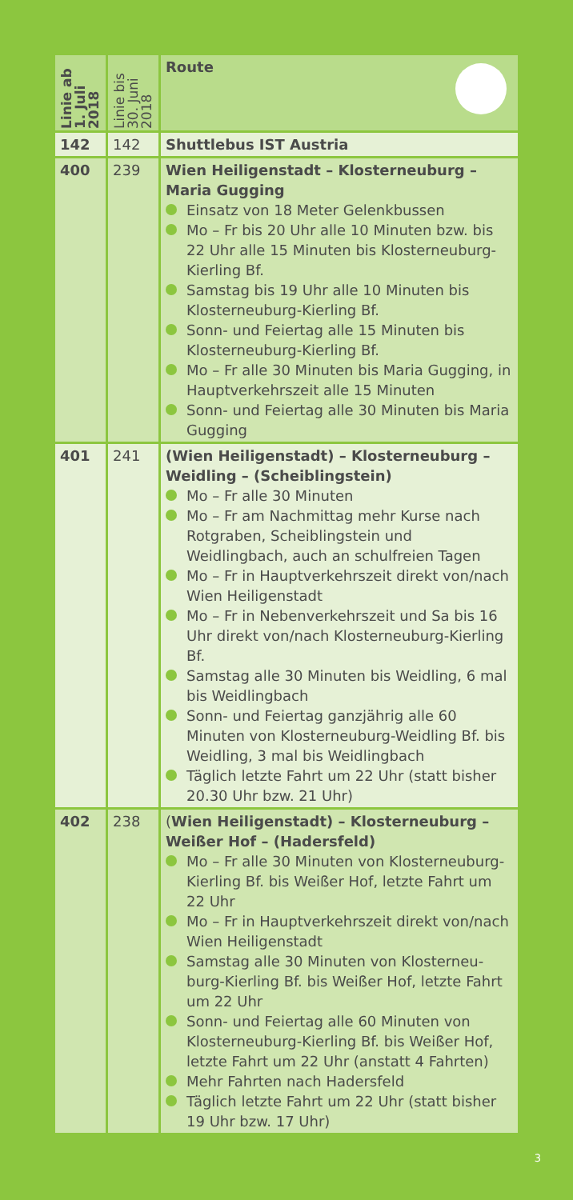| Linie ab 1. Juli 2018 | Linie bis 30. Juni 2018 | Route |
| --- | --- | --- |
| 142 | 142 | Shuttlebus IST Austria |
| 400 | 239 | Wien Heiligenstadt – Klosterneuburg – Maria Gugging Einsatz von 18 Meter Gelenkbussen Mo – Fr bis 20 Uhr alle 10 Minuten bzw. bis 22 Uhr alle 15 Minuten bis Kloster­neuburg-Kierling Bf. Samstag bis 19 Uhr alle 10 Minuten bis Klosterneuburg-Kierling Bf. Sonn- und Feiertag alle 15 Minuten bis Klosterneuburg-Kierling Bf. Mo – Fr alle 30 Minuten bis Maria Gugging, in Hauptverkehrszeit alle 15 Minuten Sonn- und Feiertag alle 30 Minuten bis Maria Gugging |
| 401 | 241 | (Wien Heiligenstadt) – Klosterneuburg – Weidling – (Scheiblingstein) Mo – Fr alle 30 Minuten Mo – Fr am Nachmittag mehr Kurse nach Rotgraben, Scheiblingstein und Weidlingbach, auch an schulfreien Tagen Mo – Fr in Hauptverkehrszeit direkt von/nach Wien Heiligenstadt Mo – Fr in Nebenverkehrszeit und Sa bis 16 Uhr direkt von/nach Klosterneuburg-Kierling Bf. Samstag alle 30 Minuten bis Weidling, 6 mal bis Weidlingbach Sonn- und Feiertag ganzjährig alle 60 Minuten von Klosterneuburg-Weidling Bf. bis Weidling, 3 mal bis Weidlingbach Täglich letzte Fahrt um 22 Uhr (statt bisher 20.30 Uhr bzw. 21 Uhr) |
| 402 | 238 | ( Wien Heiligenstadt) – Klosterneuburg – Weißer Hof – (Hadersfeld) Mo – Fr alle 30 Minuten von Klosterneu­burg-Kierling Bf. bis Weißer Hof, letzte Fahrt um 22 Uhr Mo – Fr in Hauptverkehrszeit direkt von/nach Wien Heiligenstadt Samstag alle 30 Minuten von Klosterneu­burg-Kierling Bf. bis Weißer Hof, letzte Fahrt um 22 Uhr Sonn- und Feiertag alle 60 Minuten von Klosterneuburg-Kierling Bf. bis Weißer Hof, letzte Fahrt um 22 Uhr (anstatt 4 Fahrten) Mehr Fahrten nach Hadersfeld Täglich letzte Fahrt um 22 Uhr (statt bisher 19 Uhr bzw. 17 Uhr) |
3